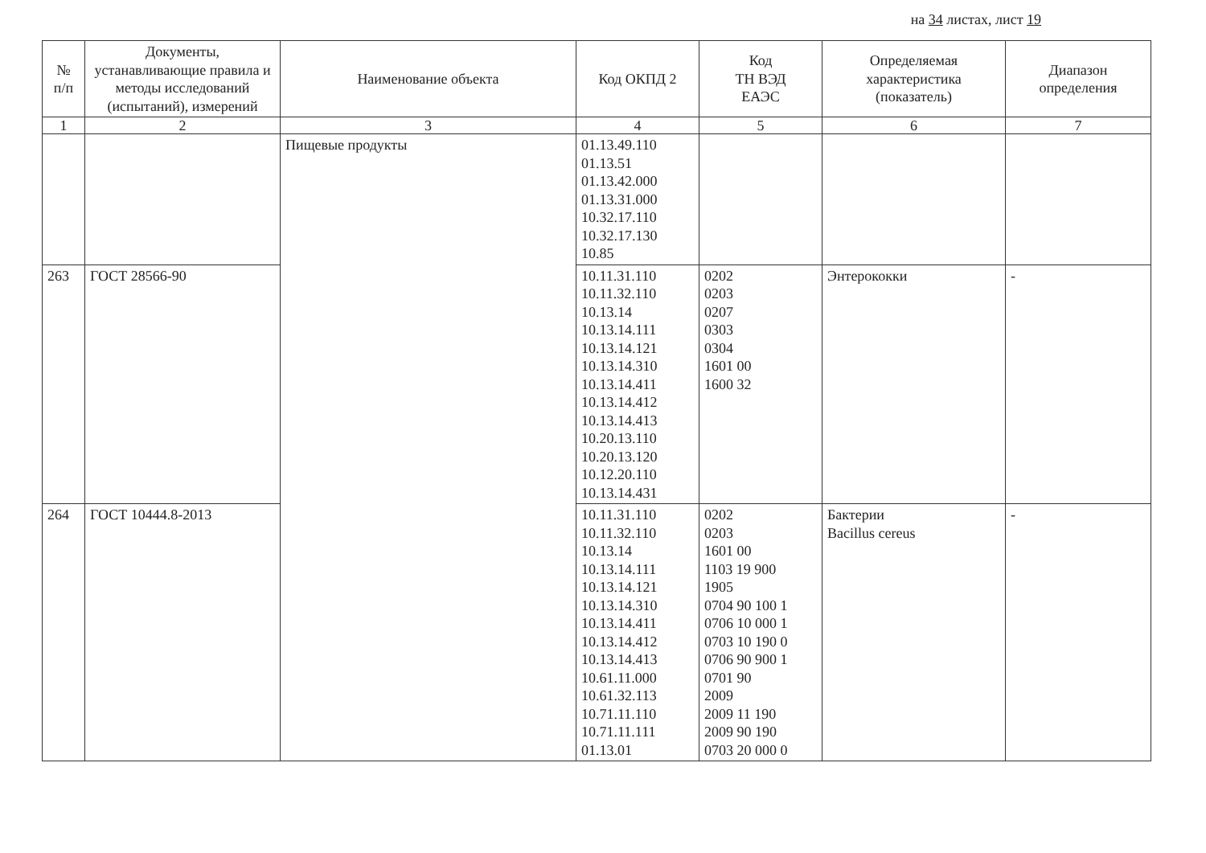на 34 листах, лист 19
| № п/п | Документы, устанавливающие правила и методы исследований (испытаний), измерений | Наименование объекта | Код ОКПД 2 | Код ТН ВЭД ЕАЭС | Определяемая характеристика (показатель) | Диапазон определения |
| --- | --- | --- | --- | --- | --- | --- |
| 1 | 2 | 3 | 4 | 5 | 6 | 7 |
| | | Пищевые продукты | 01.13.49.110 01.13.51 01.13.42.000 01.13.31.000 10.32.17.110 10.32.17.130 10.85 | | | |
| 263 | ГОСТ 28566-90 | | 10.11.31.110 10.11.32.110 10.13.14 10.13.14.111 10.13.14.121 10.13.14.310 10.13.14.411 10.13.14.412 10.13.14.413 10.20.13.110 10.20.13.120 10.12.20.110 10.13.14.431 | 0202 0203 0207 0303 0304 1601 00 1600 32 | Энтерококки | - |
| 264 | ГОСТ 10444.8-2013 | | 10.11.31.110 10.11.32.110 10.13.14 10.13.14.111 10.13.14.121 10.13.14.310 10.13.14.411 10.13.14.412 10.13.14.413 10.61.11.000 10.61.32.113 10.71.11.110 10.71.11.111 01.13.01 | 0202 0203 1601 00 1103 19 900 1905 0704 90 100 1 0706 10 000 1 0703 10 190 0 0706 90 900 1 0701 90 2009 2009 11 190 2009 90 190 0703 20 000 0 | Бактерии Bacillus cereus | - |